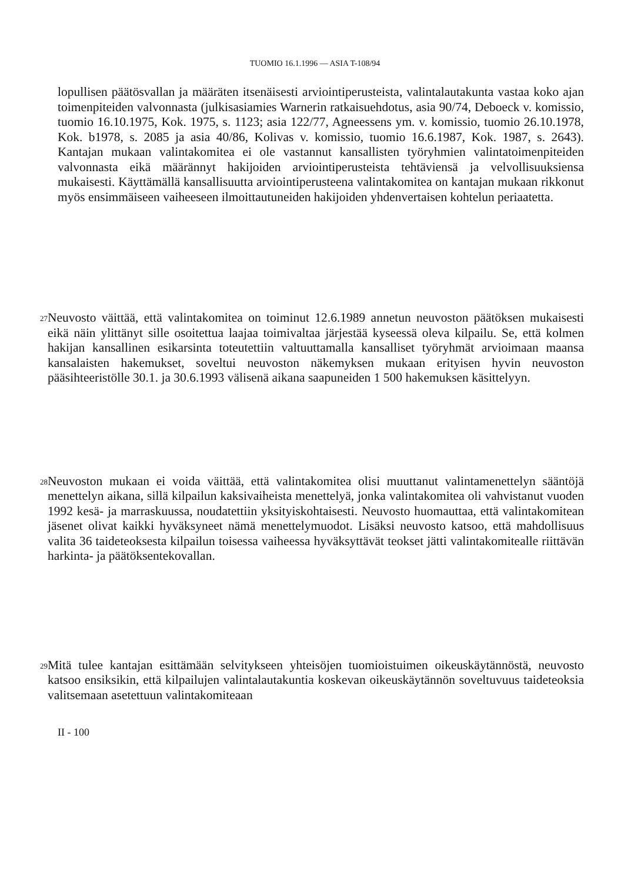TUOMIO 16.1.1996 — ASIA T-108/94
lopullisen päätösvallan ja määräten itsenäisesti arviointiperusteista, valintalautakunta vastaa koko ajan toimenpiteiden valvonnasta (julkisasiamies Warnerin ratkaisuehdotus, asia 90/74, Deboeck v. komissio, tuomio 16.10.1975, Kok. 1975, s. 1123; asia 122/77, Agneessens ym. v. komissio, tuomio 26.10.1978, Kok. b1978, s. 2085 ja asia 40/86, Kolivas v. komissio, tuomio 16.6.1987, Kok. 1987, s. 2643). Kantajan mukaan valintakomitea ei ole vastannut kansallisten työryhmien valintatoimenpiteiden valvonnasta eikä määrännyt hakijoiden arviointiperusteista tehtäviensä ja velvollisuuksiensa mukaisesti. Käyttämällä kansallisuutta arviointiperusteena valintakomitea on kantajan mukaan rikkonut myös ensimmäiseen vaiheeseen ilmoittautuneiden hakijoiden yhdenvertaisen kohtelun periaatetta.
27
Neuvosto väittää, että valintakomitea on toiminut 12.6.1989 annetun neuvoston päätöksen mukaisesti eikä näin ylittänyt sille osoitettua laajaa toimivaltaa järjestää kyseessä oleva kilpailu. Se, että kolmen hakijan kansallinen esikarsinta toteutettiin valtuuttamalla kansalliset työryhmät arvioimaan maansa kansalaisten hakemukset, soveltui neuvoston näkemyksen mukaan erityisen hyvin neuvoston pääsihteeristölle 30.1. ja 30.6.1993 välisenä aikana saapuneiden 1 500 hakemuksen käsittelyyn.
28
Neuvoston mukaan ei voida väittää, että valintakomitea olisi muuttanut valintamenettelyn sääntöjä menettelyn aikana, sillä kilpailun kaksivaiheista menettelyä, jonka valintakomitea oli vahvistanut vuoden 1992 kesä- ja marraskuussa, noudatettiin yksityiskohtaisesti. Neuvosto huomauttaa, että valintakomitean jäsenet olivat kaikki hyväksyneet nämä menettelymuodot. Lisäksi neuvosto katsoo, että mahdollisuus valita 36 taideteoksesta kilpailun toisessa vaiheessa hyväksyttävät teokset jätti valintakomitealle riittävän harkinta- ja päätöksentekovallan.
29
Mitä tulee kantajan esittämään selvitykseen yhteisöjen tuomioistuimen oikeuskäytännöstä, neuvosto katsoo ensiksikin, että kilpailujen valintalautakuntia koskevan oikeuskäytännön soveltuvuus taideteoksia valitsemaan asetettuun valintakomiteaan
II - 100